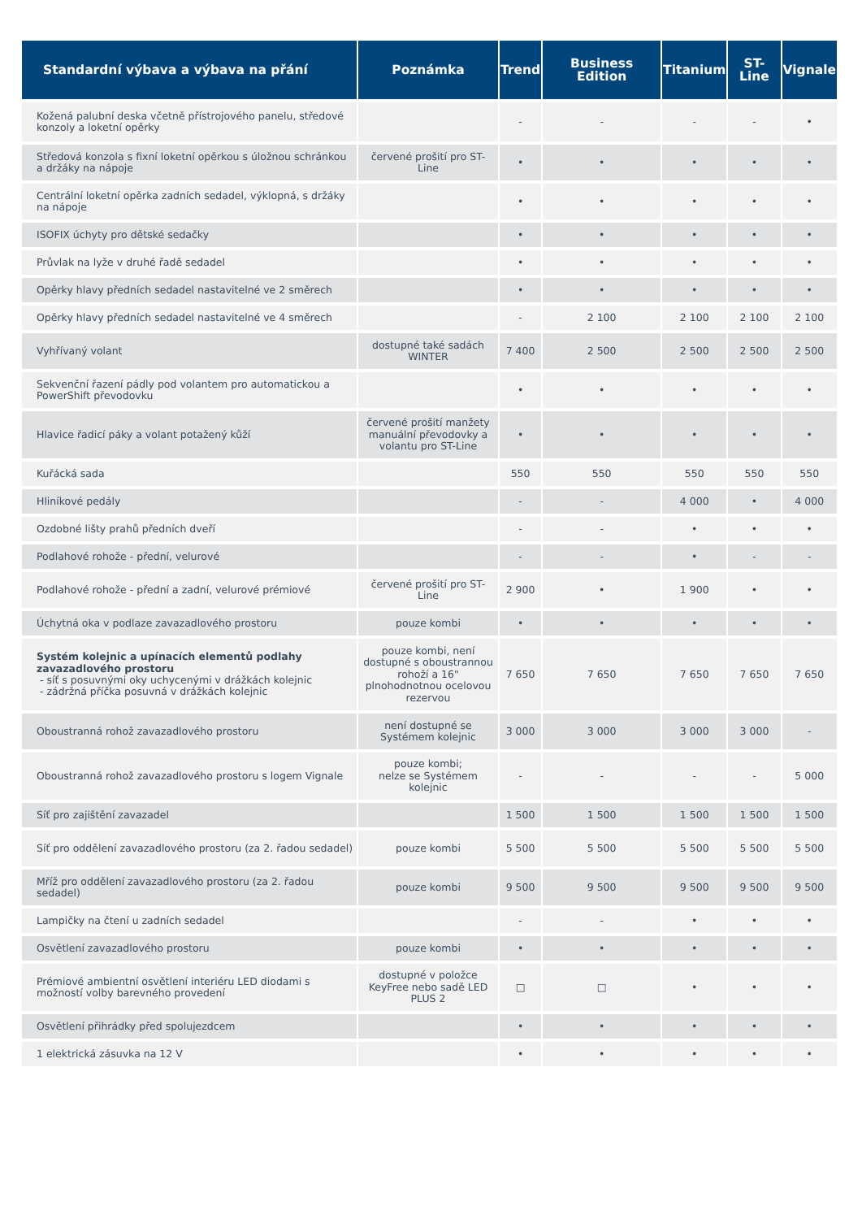| Standardní výbava a výbava na přání | Poznámka | Trend | Business Edition | Titanium | ST-Line | Vignale |
| --- | --- | --- | --- | --- | --- | --- |
| Kožená palubní deska včetně přístrojového panelu, středové konzoly a loketní opěrky | | - | - | - | - | • |
| Středová konzola s fixní loketní opěrkou s úložnou schránkou a držáky na nápoje | červené prošití pro ST-Line | • | • | • | • | • |
| Centrální loketní opěrka zadních sedadel, výklopná, s držáky na nápoje | | • | • | • | • | • |
| ISOFIX úchyty pro dětské sedačky | | • | • | • | • | • |
| Průvlak na lyže v druhé řadě sedadel | | • | • | • | • | • |
| Opěrky hlavy předních sedadel nastavitelné ve 2 směrech | | • | • | • | • | • |
| Opěrky hlavy předních sedadel nastavitelné ve 4 směrech | | - | 2 100 | 2 100 | 2 100 | 2 100 |
| Vyhřívaný volant | dostupné také sadách WINTER | 7 400 | 2 500 | 2 500 | 2 500 | 2 500 |
| Sekvenční řazení pádly pod volantem pro automatickou a PowerShift převodovku | | • | • | • | • | • |
| Hlavice řadicí páky a volant potažený kůží | červené prošití manžety manuální převodovky a volantu pro ST-Line | • | • | • | • | • |
| Kuřácká sada | | 550 | 550 | 550 | 550 | 550 |
| Hliníkové pedály | | - | - | 4 000 | • | 4 000 |
| Ozdobné lišty prahů předních dveří | | - | - | • | • | • |
| Podlahové rohože - přední, velurové | | - | - | • | - | - |
| Podlahové rohože - přední a zadní, velurové prémiové | červené prošití pro ST-Line | 2 900 | • | 1 900 | • | • |
| Úchytná oka v podlaze zavazadlového prostoru | pouze kombi | • | • | • | • | • |
| Systém kolejnic a upínacích elementů podlahy zavazadlového prostoru - síť s posuvnými oky uchycenými v drážkách kolejnic - zádržná příčka posuvná v drážkách kolejnic | pouze kombi, není dostupné s oboustrannou rohoží a 16" plnohodnotnou ocelovou rezervou | 7 650 | 7 650 | 7 650 | 7 650 | 7 650 |
| Oboustranná rohož zavazadlového prostoru | není dostupné se Systémem kolejnic | 3 000 | 3 000 | 3 000 | 3 000 | - |
| Oboustranná rohož zavazadlového prostoru s logem Vignale | pouze kombi; nelze se Systémem kolejnic | - | - | - | - | 5 000 |
| Síť pro zajištění zavazadel | | 1 500 | 1 500 | 1 500 | 1 500 | 1 500 |
| Síť pro oddělení zavazadlového prostoru (za 2. řadou sedadel) | pouze kombi | 5 500 | 5 500 | 5 500 | 5 500 | 5 500 |
| Mříž pro oddělení zavazadlového prostoru (za 2. řadou sedadel) | pouze kombi | 9 500 | 9 500 | 9 500 | 9 500 | 9 500 |
| Lampičky na čtení u zadních sedadel | | - | - | • | • | • |
| Osvětlení zavazadlového prostoru | pouze kombi | • | • | • | • | • |
| Prémiové ambientní osvětlení interiéru LED diodami s možností volby barevného provedení | dostupné v položce KeyFree nebo sadě LED PLUS 2 | □ | □ | • | • | • |
| Osvětlení přihrádky před spolujezdcem | | • | • | • | • | • |
| 1 elektrická zásuvka na 12 V | | • | • | • | • | • |